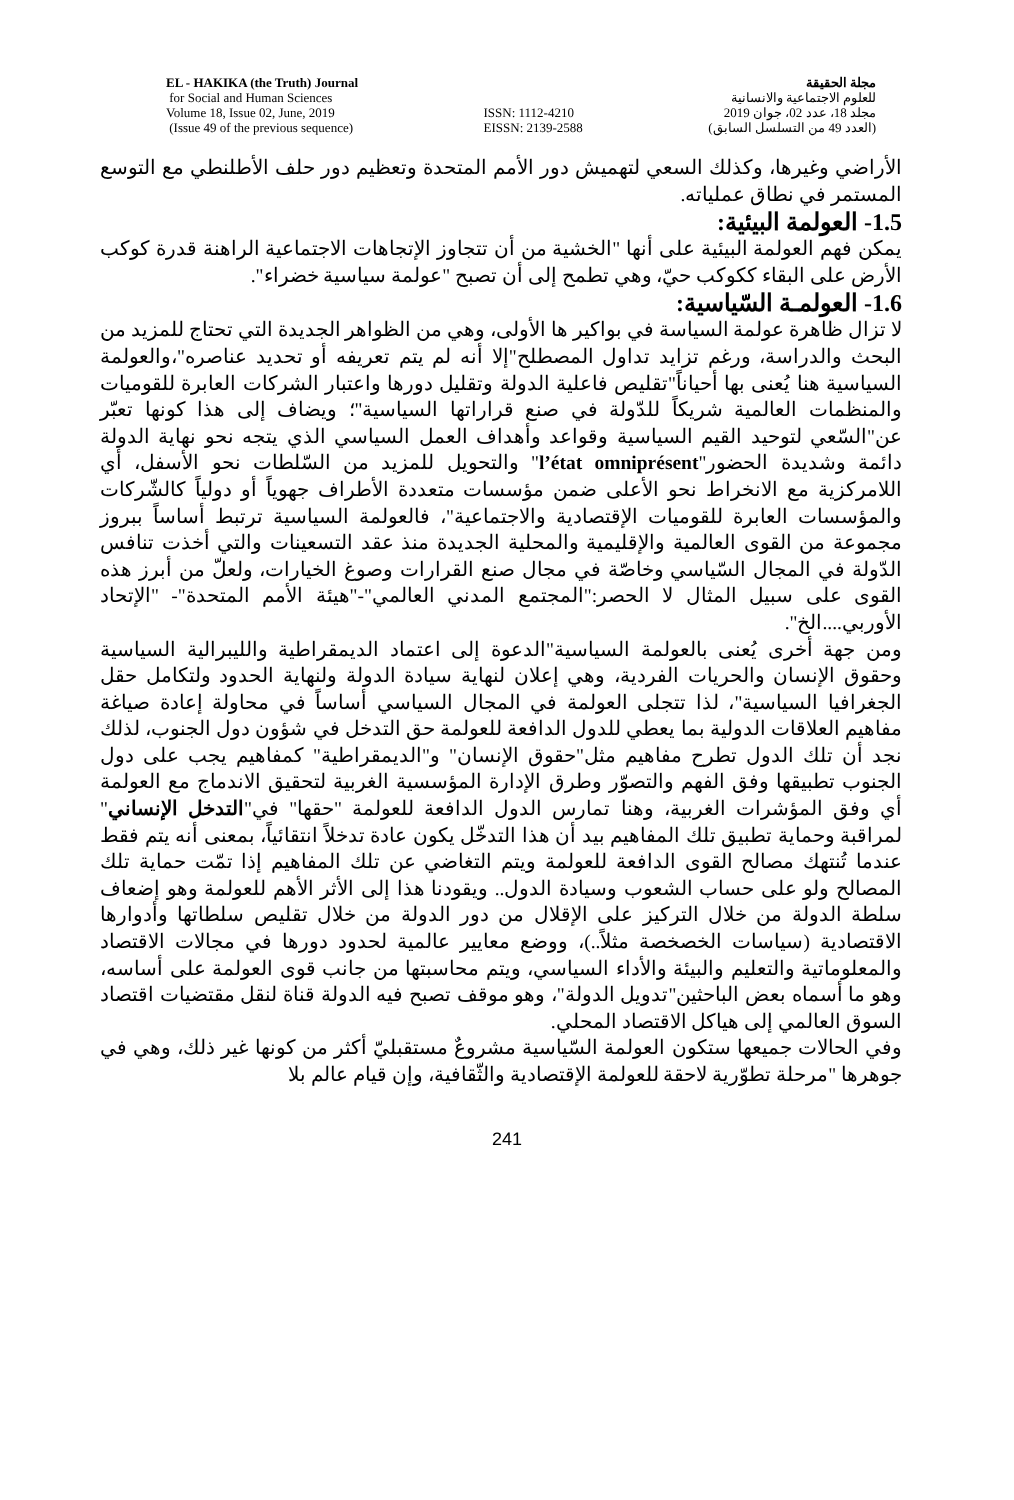EL - HAKIKA (the Truth) Journal
for Social and Human Sciences
Volume 18, Issue 02, June, 2019
(Issue 49 of the previous sequence)
ISSN: 1112-4210
EISSN: 2139-2588
مجلة الحقيقة
للعلوم الاجتماعية والانسانية
مجلد 18، عدد 02، جوان 2019
(العدد 49 من التسلسل السابق)
الأراضي وغيرها، وكذلك السعي لتهميش دور الأمم المتحدة وتعظيم دور حلف الأطلنطي مع التوسع المستمر في نطاق عملياته.
1.5- العولمة البيئية:
يمكن فهم العولمة البيئية على أنها "الخشية من أن تتجاوز الإتجاهات الاجتماعية الراهنة قدرة كوكب الأرض على البقاء ككوكب حيّ، وهي تطمح إلى أن تصبح "عولمة سياسية خضراء".
1.6- العولمـة السّياسية:
لا تزال ظاهرة عولمة السياسة في بواكير ها الأولى، وهي من الظواهر الجديدة التي تحتاج للمزيد من البحث والدراسة، ورغم تزايد تداول المصطلح"إلا أنه لم يتم تعريفه أو تحديد عناصره"،والعولمة السياسية هنا يُعنى بها أحياناً"تقليص فاعلية الدولة وتقليل دورها واعتبار الشركات العابرة للقوميات والمنظمات العالمية شريكاً للدّولة في صنع قراراتها السياسية"؛ ويضاف إلى هذا كونها تعبّر عن"السّعي لتوحيد القيم السياسية وقواعد وأهداف العمل السياسي الذي يتجه نحو نهاية الدولة دائمة وشديدة الحضور"l’état omniprésent" والتحويل للمزيد من السّلطات نحو الأسفل، أي اللامركزية مع الانخراط نحو الأعلى ضمن مؤسسات متعددة الأطراف جهوياً أو دولياً كالشّركات والمؤسسات العابرة للقوميات الإقتصادية والاجتماعية"، فالعولمة السياسية ترتبط أساساً ببروز مجموعة من القوى العالمية والإقليمية والمحلية الجديدة منذ عقد التسعينات والتي أخذت تنافس الدّولة في المجال السّياسي وخاصّة في مجال صنع القرارات وصوغ الخيارات، ولعلّ من أبرز هذه القوى على سبيل المثال لا الحصر:"المجتمع المدني العالمي"-"هيئة الأمم المتحدة"- "الإتحاد الأوربي....الخ".
ومن جهة أخرى يُعنى بالعولمة السياسية"الدعوة إلى اعتماد الديمقراطية والليبرالية السياسية وحقوق الإنسان والحريات الفردية، وهي إعلان لنهاية سيادة الدولة ولنهاية الحدود ولتكامل حقل الجغرافيا السياسية"، لذا تتجلى العولمة في المجال السياسي أساساً في محاولة إعادة صياغة مفاهيم العلاقات الدولية بما يعطي للدول الدافعة للعولمة حق التدخل في شؤون دول الجنوب، لذلك نجد أن تلك الدول تطرح مفاهيم مثل"حقوق الإنسان" و"الديمقراطية" كمفاهيم يجب على دول الجنوب تطبيقها وفق الفهم والتصوّر وطرق الإدارة المؤسسية الغربية لتحقيق الاندماج مع العولمة أي وفق المؤشرات الغربية، وهنا تمارس الدول الدافعة للعولمة "حقها" في"التدخل الإنساني" لمراقبة وحماية تطبيق تلك المفاهيم بيد أن هذا التدخّل يكون عادة تدخلاً انتقائياً، بمعنى أنه يتم فقط عندما تُنتهك مصالح القوى الدافعة للعولمة ويتم التغاضي عن تلك المفاهيم إذا تمّت حماية تلك المصالح ولو على حساب الشعوب وسيادة الدول.. ويقودنا هذا إلى الأثر الأهم للعولمة وهو إضعاف سلطة الدولة من خلال التركيز على الإقلال من دور الدولة من خلال تقليص سلطاتها وأدوارها الاقتصادية (سياسات الخصخصة مثلاً..)، ووضع معايير عالمية لحدود دورها في مجالات الاقتصاد والمعلوماتية والتعليم والبيئة والأداء السياسي، ويتم محاسبتها من جانب قوى العولمة على أساسه، وهو ما أسماه بعض الباحثين"تدويل الدولة"، وهو موقف تصبح فيه الدولة قناة لنقل مقتضيات اقتصاد السوق العالمي إلى هياكل الاقتصاد المحلي.
وفي الحالات جميعها ستكون العولمة السّياسية مشروعٌ مستقبليّ أكثر من كونها غير ذلك، وهي في جوهرها "مرحلة تطوّرية لاحقة للعولمة الإقتصادية والثّقافية، وإن قيام عالم بلا
241